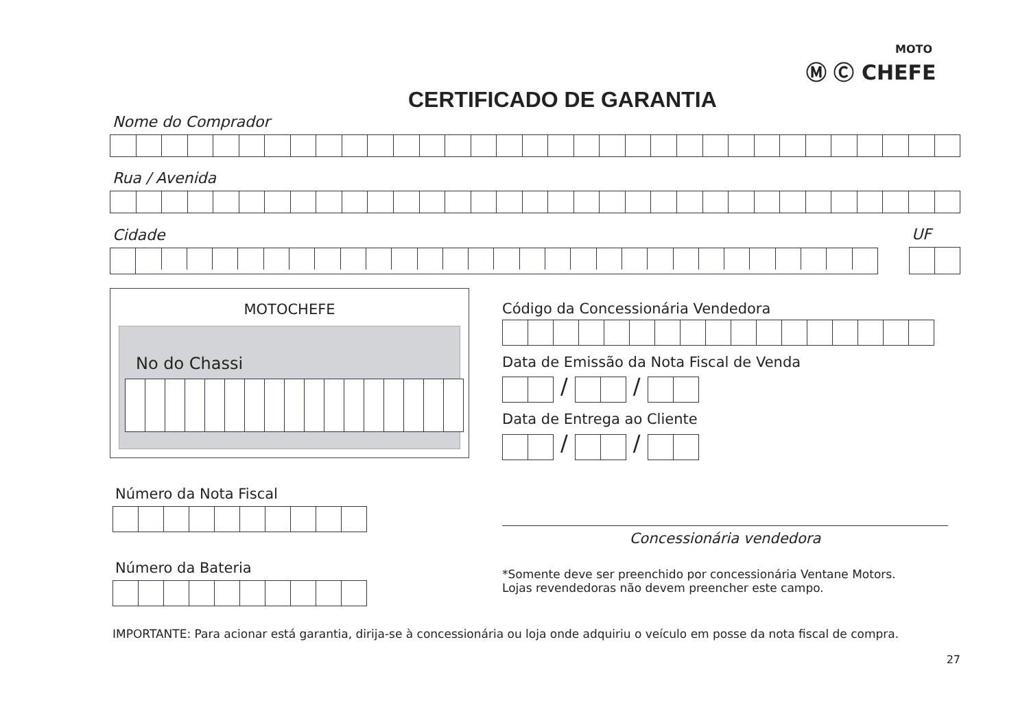MOTO
Ⓜ Ⓒ CHEFE
CERTIFICADO DE GARANTIA
Nome do Comprador
Rua / Avenida
Cidade
UF
MOTOCHEFE
No do Chassi
Número da Nota Fiscal
Número da Bateria
Código da Concessionária Vendedora
Data de Emissão da Nota Fiscal de Venda
/ /
Data de Entrega ao Cliente
/ /
Concessionária vendedora
*Somente deve ser preenchido por concessionária Ventane Motors.
Lojas revendedoras não devem preencher este campo.
IMPORTANTE: Para acionar está garantia, dirija-se à concessionária ou loja onde adquiriu o veículo em posse da nota fiscal de compra.
27